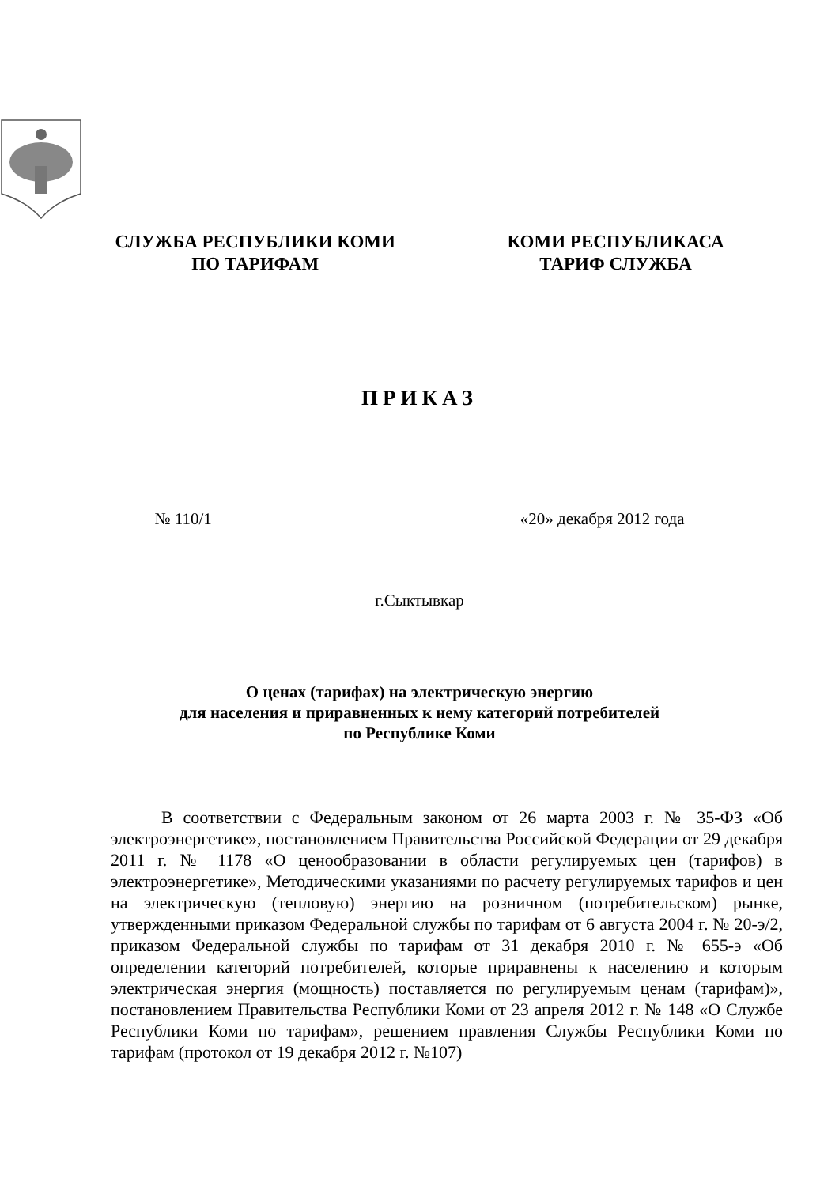СЛУЖБА РЕСПУБЛИКИ КОМИ
ПО ТАРИФАМ
КОМИ РЕСПУБЛИКАСА
ТАРИФ СЛУЖБА
ПРИКАЗ
№ 110/1 «20» декабря 2012 года
г.Сыктывкар
О ценах (тарифах) на электрическую энергию
для населения и приравненных к нему категорий потребителей
по Республике Коми
В соответствии с Федеральным законом от 26 марта 2003 г. № 35-ФЗ «Об электроэнергетике», постановлением Правительства Российской Федерации от 29 декабря 2011 г. № 1178 «О ценообразовании в области регулируемых цен (тарифов) в электроэнергетике», Методическими указаниями по расчету регулируемых тарифов и цен на электрическую (тепловую) энергию на розничном (потребительском) рынке, утвержденными приказом Федеральной службы по тарифам от 6 августа 2004 г. № 20-э/2, приказом Федеральной службы по тарифам от 31 декабря 2010 г. № 655-э «Об определении категорий потребителей, которые приравнены к населению и которым электрическая энергия (мощность) поставляется по регулируемым ценам (тарифам)», постановлением Правительства Республики Коми от 23 апреля 2012 г. № 148 «О Службе Республики Коми по тарифам», решением правления Службы Республики Коми по тарифам (протокол от 19 декабря 2012 г. №107)